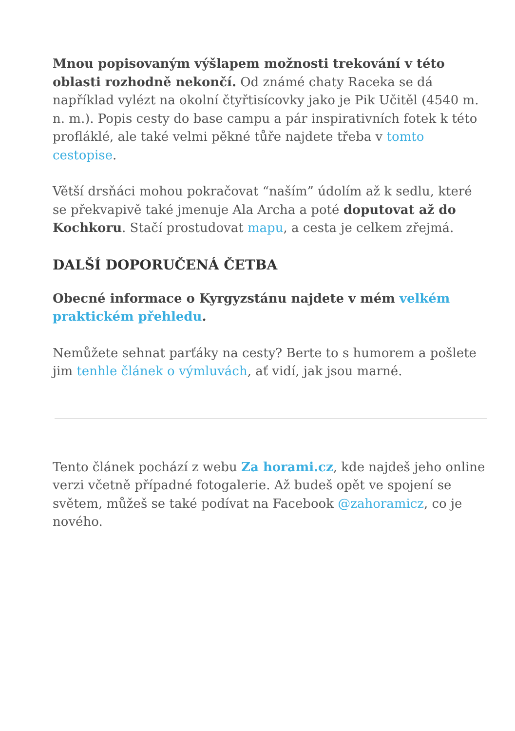Mnou popisovaným výšlapem možnosti trekování v této oblasti rozhodně nekončí. Od známé chaty Raceka se dá například vylézt na okolní čtyřtisícovky jako je Pik Učitěl (4540 m. n. m.). Popis cesty do base campu a pár inspirativních fotek k této profláklé, ale také velmi pěkné tůře najdete třeba v tomto cestopise.
Větší drsňáci mohou pokračovat “naším” údolím až k sedlu, které se překvapivě také jmenuje Ala Archa a poté doputovat až do Kochkoru. Stačí prostudovat mapu, a cesta je celkem zřejmá.
DALŠÍ DOPORUČENÁ ČETBA
Obecné informace o Kyrgyzstánu najdete v mém velkém praktickém přehledu.
Nemůžete sehnat parťáky na cesty? Berte to s humorem a pošlete jim tenhle článek o výmluvách, ať vidí, jak jsou marné.
Tento článek pochází z webu Za horami.cz, kde najdeš jeho online verzi včetně případné fotogalerie. Až budeš opět ve spojení se světem, můžeš se také podívat na Facebook @zahoramicz, co je nového.